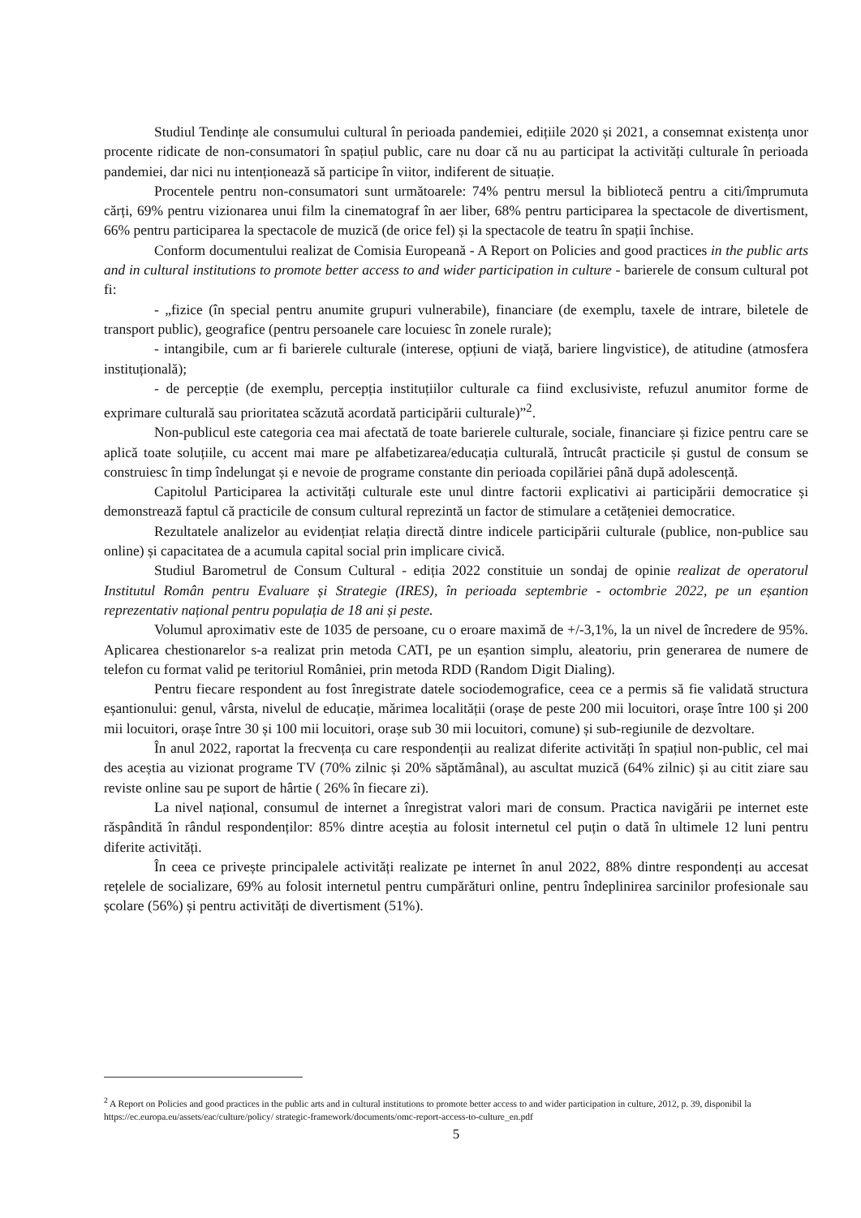Studiul Tendințe ale consumului cultural în perioada pandemiei, edițiile 2020 și 2021, a consemnat existența unor procente ridicate de non-consumatori în spațiul public, care nu doar că nu au participat la activități culturale în perioada pandemiei, dar nici nu intenționează să participe în viitor, indiferent de situație.
Procentele pentru non-consumatori sunt următoarele: 74% pentru mersul la bibliotecă pentru a citi/împrumuta cărți, 69% pentru vizionarea unui film la cinematograf în aer liber, 68% pentru participarea la spectacole de divertisment, 66% pentru participarea la spectacole de muzică (de orice fel) și la spectacole de teatru în spații închise.
Conform documentului realizat de Comisia Europeană - A Report on Policies and good practices in the public arts and in cultural institutions to promote better access to and wider participation in culture - barierele de consum cultural pot fi:
- „fizice (în special pentru anumite grupuri vulnerabile), financiare (de exemplu, taxele de intrare, biletele de transport public), geografice (pentru persoanele care locuiesc în zonele rurale);
- intangibile, cum ar fi barierele culturale (interese, opțiuni de viață, bariere lingvistice), de atitudine (atmosfera instituțională);
- de percepție (de exemplu, percepția instituțiilor culturale ca fiind exclusiviste, refuzul anumitor forme de exprimare culturală sau prioritatea scăzută acordată participării culturale)”<sup>2</sup>.
Non-publicul este categoria cea mai afectată de toate barierele culturale, sociale, financiare și fizice pentru care se aplică toate soluțiile, cu accent mai mare pe alfabetizarea/educația culturală, întrucât practicile și gustul de consum se construiesc în timp îndelungat și e nevoie de programe constante din perioada copilăriei până după adolescență.
Capitolul Participarea la activități culturale este unul dintre factorii explicativi ai participării democratice și demonstrează faptul că practicile de consum cultural reprezintă un factor de stimulare a cetățeniei democratice.
Rezultatele analizelor au evidențiat relația directă dintre indicele participării culturale (publice, non-publice sau online) și capacitatea de a acumula capital social prin implicare civică.
Studiul Barometrul de Consum Cultural - ediția 2022 constituie un sondaj de opinie realizat de operatorul Institutul Român pentru Evaluare și Strategie (IRES), în perioada septembrie - octombrie 2022, pe un eșantion reprezentativ național pentru populația de 18 ani și peste.
Volumul aproximativ este de 1035 de persoane, cu o eroare maximă de +/-3,1%, la un nivel de încredere de 95%. Aplicarea chestionarelor s-a realizat prin metoda CATI, pe un eșantion simplu, aleatoriu, prin generarea de numere de telefon cu format valid pe teritoriul României, prin metoda RDD (Random Digit Dialing).
Pentru fiecare respondent au fost înregistrate datele sociodemografice, ceea ce a permis să fie validată structura eșantionului: genul, vârsta, nivelul de educație, mărimea localității (orașe de peste 200 mii locuitori, orașe între 100 și 200 mii locuitori, orașe între 30 și 100 mii locuitori, orașe sub 30 mii locuitori, comune) și sub-regiunile de dezvoltare.
În anul 2022, raportat la frecvența cu care respondenții au realizat diferite activități în spațiul non-public, cel mai des aceștia au vizionat programe TV (70% zilnic și 20% săptămânal), au ascultat muzică (64% zilnic) și au citit ziare sau reviste online sau pe suport de hârtie ( 26% în fiecare zi).
La nivel național, consumul de internet a înregistrat valori mari de consum. Practica navigării pe internet este răspândită în rândul respondenților: 85% dintre aceștia au folosit internetul cel puțin o dată în ultimele 12 luni pentru diferite activități.
În ceea ce privește principalele activități realizate pe internet în anul 2022, 88% dintre respondenți au accesat rețelele de socializare, 69% au folosit internetul pentru cumpărături online, pentru îndeplinirea sarcinilor profesionale sau școlare (56%) și pentru activități de divertisment (51%).
<sup>2</sup> A Report on Policies and good practices in the public arts and in cultural institutions to promote better access to and wider participation in culture, 2012, p. 39, disponibil la https://ec.europa.eu/assets/eac/culture/policy/ strategic-framework/documents/omc-report-access-to-culture_en.pdf
5